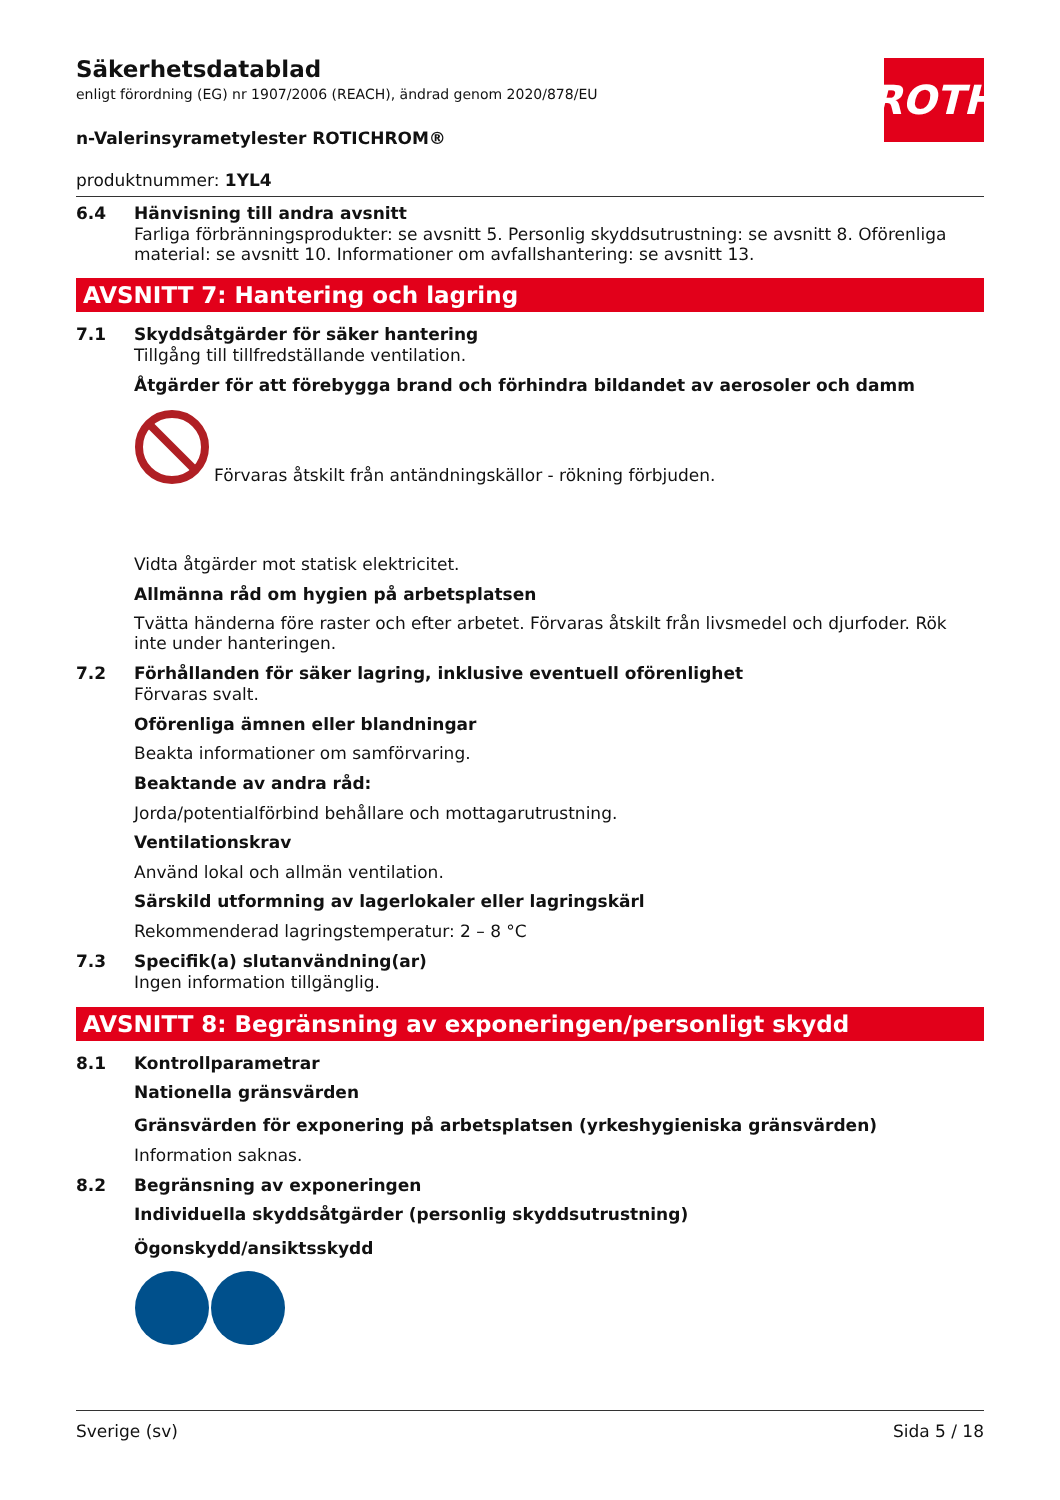ROTH
Säkerhetsdatablad
enligt förordning (EG) nr 1907/2006 (REACH), ändrad genom 2020/878/EU
n-Valerinsyrametylester ROTICHROM®
produktnummer: 1YL4
6.4 Hänvisning till andra avsnitt
Farliga förbränningsprodukter: se avsnitt 5. Personlig skyddsutrustning: se avsnitt 8. Oförenliga material: se avsnitt 10. Informationer om avfallshantering: se avsnitt 13.
AVSNITT 7: Hantering och lagring
7.1 Skyddsåtgärder för säker hantering
Tillgång till tillfredställande ventilation.
Åtgärder för att förebygga brand och förhindra bildandet av aerosoler och damm
Förvaras åtskilt från antändningskällor - rökning förbjuden.
Vidta åtgärder mot statisk elektricitet.
Allmänna råd om hygien på arbetsplatsen
Tvätta händerna före raster och efter arbetet. Förvaras åtskilt från livsmedel och djurfoder. Rök inte under hanteringen.
7.2 Förhållanden för säker lagring, inklusive eventuell oförenlighet
Förvaras svalt.
Oförenliga ämnen eller blandningar
Beakta informationer om samförvaring.
Beaktande av andra råd:
Jorda/potentialförbind behållare och mottagarutrustning.
Ventilationskrav
Använd lokal och allmän ventilation.
Särskild utformning av lagerlokaler eller lagringskärl
Rekommenderad lagringstemperatur: 2 – 8 °C
7.3 Specifik(a) slutanvändning(ar)
Ingen information tillgänglig.
AVSNITT 8: Begränsning av exponeringen/personligt skydd
8.1 Kontrollparametrar
Nationella gränsvärden
Gränsvärden för exponering på arbetsplatsen (yrkeshygieniska gränsvärden)
Information saknas.
8.2 Begränsning av exponeringen
Individuella skyddsåtgärder (personlig skyddsutrustning)
Ögonskydd/ansiktsskydd
Sverige (sv) Sida 5 / 18